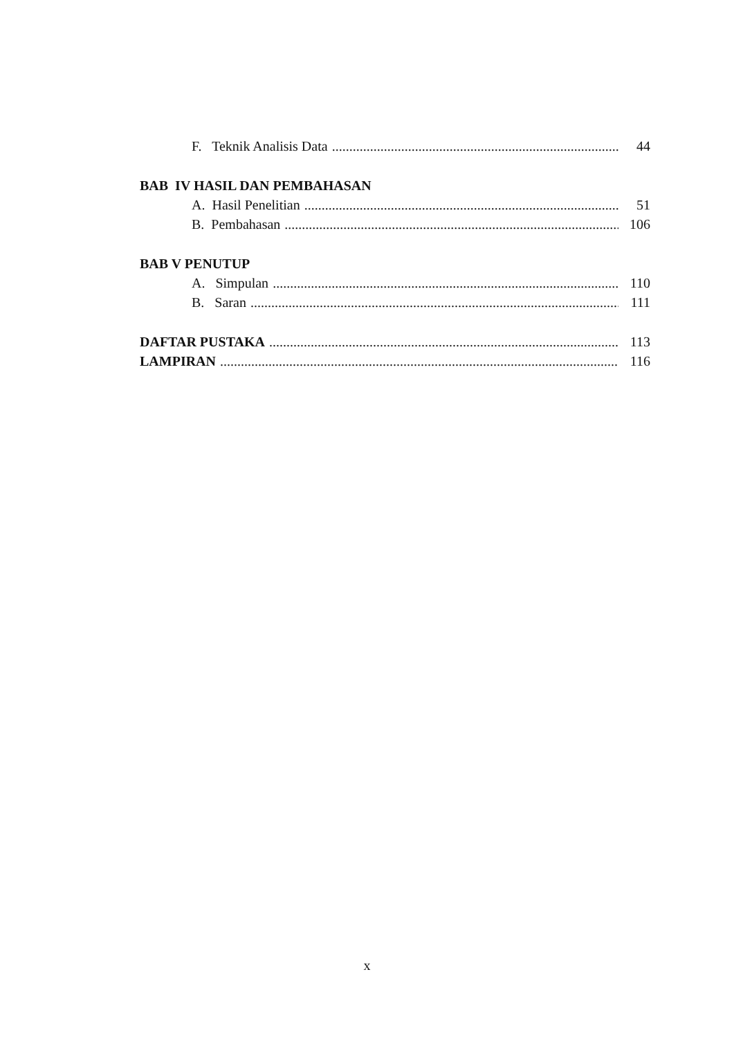F. Teknik Analisis Data 44
BAB IV HASIL DAN PEMBAHASAN
A. Hasil Penelitian 51
B. Pembahasan 106
BAB V PENUTUP
A. Simpulan 110
B. Saran 111
DAFTAR PUSTAKA 113
LAMPIRAN 116
x